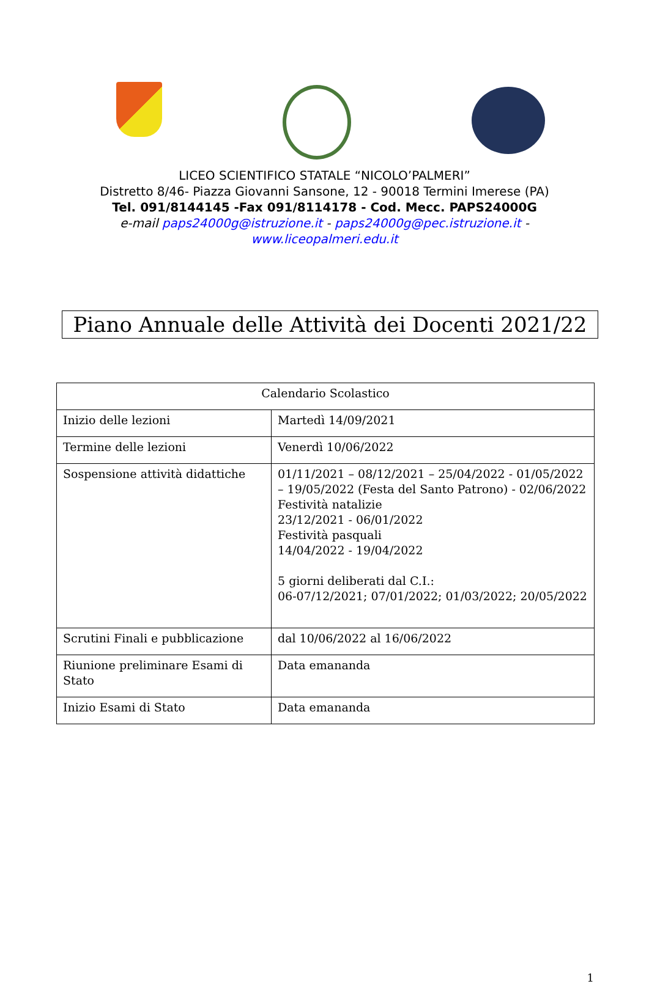LICEO SCIENTIFICO STATALE “NICOLO’PALMERI”
Distretto 8/46- Piazza Giovanni Sansone, 12 - 90018 Termini Imerese (PA)
Tel. 091/8144145 -Fax 091/8114178 - Cod. Mecc. PAPS24000G
e-mail paps24000g@istruzione.it - paps24000g@pec.istruzione.it -
www.liceopalmeri.edu.it
Piano Annuale delle Attività dei Docenti 2021/22
| Calendario Scolastico | |
| --- | --- |
| Inizio delle lezioni | Martedì 14/09/2021 |
| Termine delle lezioni | Venerdì 10/06/2022 |
| Sospensione attività didattiche | 01/11/2021 – 08/12/2021 – 25/04/2022 - 01/05/2022 – 19/05/2022 (Festa del Santo Patrono) - 02/06/2022 Festività natalizie 23/12/2021 - 06/01/2022 Festività pasquali 14/04/2022 - 19/04/2022 5 giorni deliberati dal C.I.: 06-07/12/2021; 07/01/2022; 01/03/2022; 20/05/2022 |
| Scrutini Finali e pubblicazione | dal 10/06/2022 al 16/06/2022 |
| Riunione preliminare Esami di Stato | Data emananda |
| Inizio Esami di Stato | Data emananda |
1